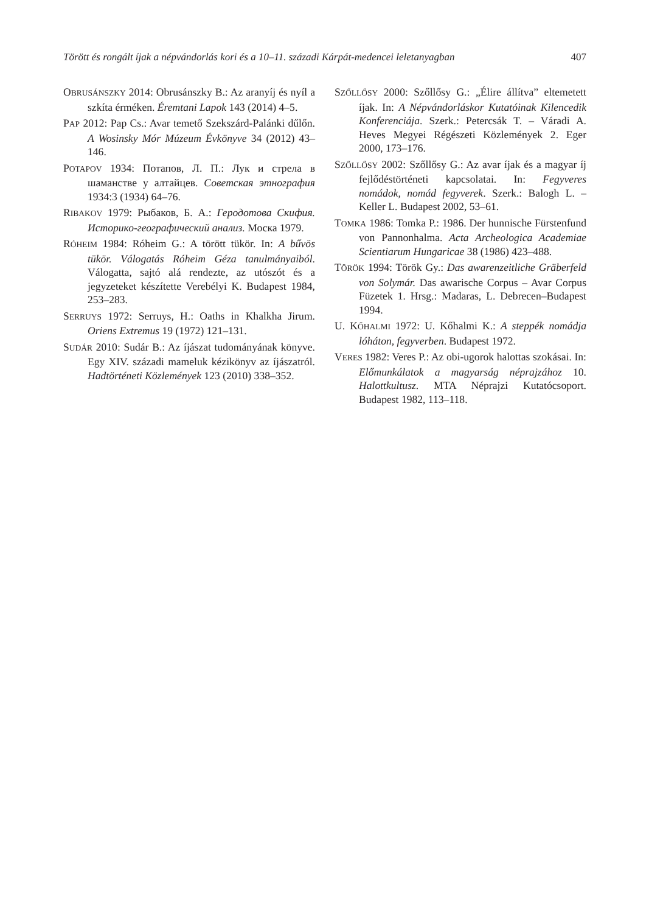Törött és rongált íjak a népvándorlás kori és a 10–11. századi Kárpát-medencei leletanyagban 407
OBRUSÁNSZKY 2014: Obrusánszky B.: Az aranyíj és nyíl a szkíta érméken. Éremtani Lapok 143 (2014) 4–5.
PAP 2012: Pap Cs.: Avar temető Szekszárd-Palánki dűlőn. A Wosinsky Mór Múzeum Évkönyve 34 (2012) 43–146.
POTAPOV 1934: Потапов, Л. П.: Лук и стрела в шаманстве у алтайцев. Советская этнография 1934:3 (1934) 64–76.
RIBAKOV 1979: Рыбаков, Б. А.: Геродотова Скифия. Историко-географический анализ. Моска 1979.
RÓHEIM 1984: Róheim G.: A törött tükör. In: A bűvös tükör. Válogatás Róheim Géza tanulmányaiból. Válogatta, sajtó alá rendezte, az utószót és a jegyzeteket készítette Verebélyi K. Budapest 1984, 253–283.
SERRUYS 1972: Serruys, H.: Oaths in Khalkha Jirum. Oriens Extremus 19 (1972) 121–131.
SUDÁR 2010: Sudár B.: Az íjászat tudományának könyve. Egy XIV. századi mameluk kézikönyv az íjászatról. Hadtörténeti Közlemények 123 (2010) 338–352.
SZŐLLŐSY 2000: Szőllősy G.: „Élire állítva” eltemetett íjak. In: A Népvándorláskor Kutatóinak Kilencedik Konferenciája. Szerk.: Petercsák T. – Váradi A. Heves Megyei Régészeti Közlemények 2. Eger 2000, 173–176.
SZŐLLŐSY 2002: Szőllősy G.: Az avar íjak és a magyar íj fejlődéstörténeti kapcsolatai. In: Fegyveres nomádok, nomád fegyverek. Szerk.: Balogh L. – Keller L. Budapest 2002, 53–61.
TOMKA 1986: Tomka P.: 1986. Der hunnische Fürstenfund von Pannonhalma. Acta Archeologica Academiae Scientiarum Hungaricae 38 (1986) 423–488.
TÖRÖK 1994: Török Gy.: Das awarenzeitliche Gräberfeld von Solymár. Das awarische Corpus – Avar Corpus Füzetek 1. Hrsg.: Madaras, L. Debrecen–Budapest 1994.
U. KŐHALMI 1972: U. Kőhalmi K.: A steppék nomádja lóháton, fegyverben. Budapest 1972.
VERES 1982: Veres P.: Az obi-ugorok halottas szokásai. In: Előmunkálatok a magyarság néprajzához 10. Halottkultusz. MTA Néprajzi Kutatócsoport. Budapest 1982, 113–118.